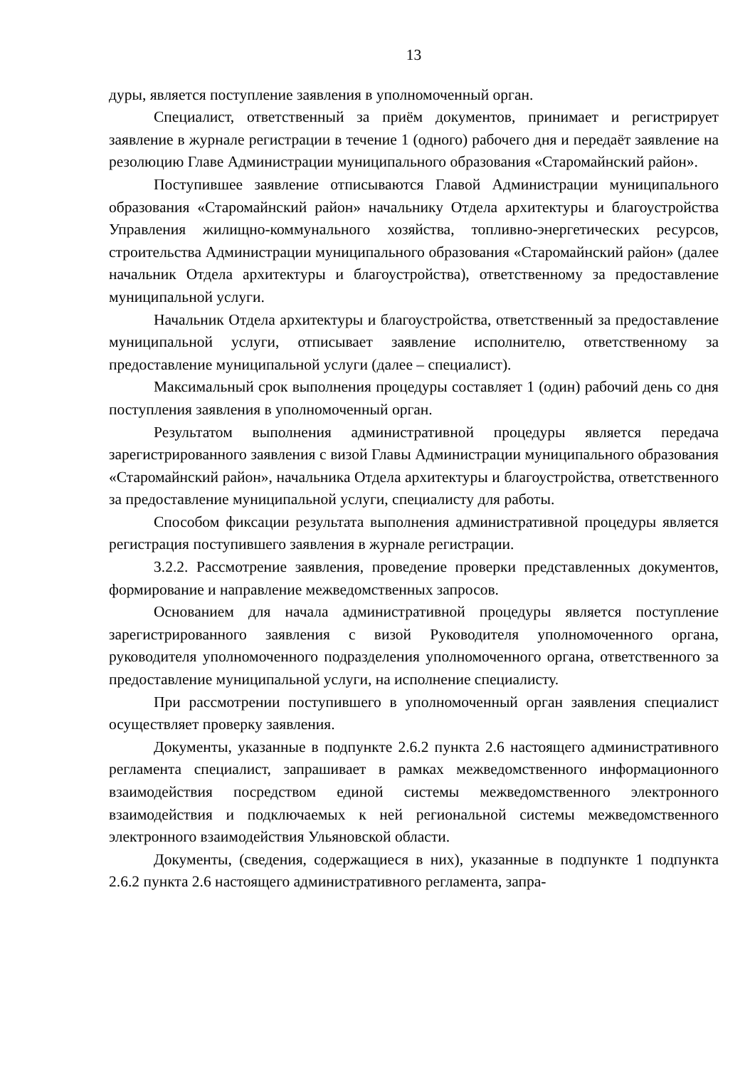13
дуры, является поступление заявления в уполномоченный орган.
Специалист, ответственный за приём документов, принимает и регистрирует заявление в журнале регистрации в течение 1 (одного) рабочего дня и передаёт заявление на резолюцию Главе Администрации муниципального образования «Старомайнский район».
Поступившее заявление отписываются Главой Администрации муниципального образования «Старомайнский район» начальнику Отдела архитектуры и благоустройства Управления жилищно-коммунального хозяйства, топливно-энергетических ресурсов, строительства Администрации муниципального образования «Старомайнский район» (далее начальник Отдела архитектуры и благоустройства), ответственному за предоставление муниципальной услуги.
Начальник Отдела архитектуры и благоустройства, ответственный за предоставление муниципальной услуги, отписывает заявление исполнителю, ответственному за предоставление муниципальной услуги (далее – специалист).
Максимальный срок выполнения процедуры составляет 1 (один) рабочий день со дня поступления заявления в уполномоченный орган.
Результатом выполнения административной процедуры является передача зарегистрированного заявления с визой Главы Администрации муниципального образования «Старомайнский район», начальника Отдела архитектуры и благоустройства, ответственного за предоставление муниципальной услуги, специалисту для работы.
Способом фиксации результата выполнения административной процедуры является регистрация поступившего заявления в журнале регистрации.
3.2.2. Рассмотрение заявления, проведение проверки представленных документов, формирование и направление межведомственных запросов.
Основанием для начала административной процедуры является поступление зарегистрированного заявления с визой Руководителя уполномоченного органа, руководителя уполномоченного подразделения уполномоченного органа, ответственного за предоставление муниципальной услуги, на исполнение специалисту.
При рассмотрении поступившего в уполномоченный орган заявления специалист осуществляет проверку заявления.
Документы, указанные в подпункте 2.6.2 пункта 2.6 настоящего административного регламента специалист, запрашивает в рамках межведомственного информационного взаимодействия посредством единой системы межведомственного электронного взаимодействия и подключаемых к ней региональной системы межведомственного электронного взаимодействия Ульяновской области.
Документы, (сведения, содержащиеся в них), указанные в подпункте 1 подпункта 2.6.2 пункта 2.6 настоящего административного регламента, запра-